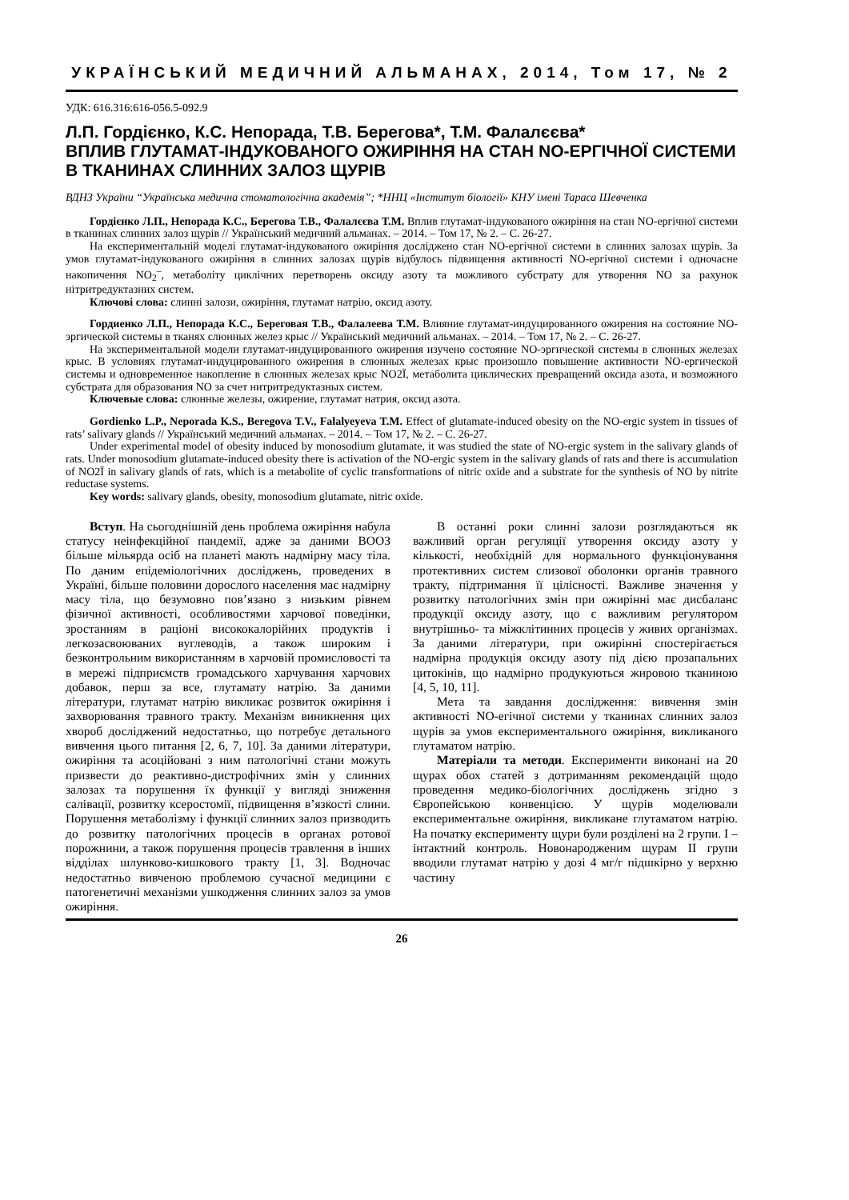УКРАЇНСЬКИЙ МЕДИЧНИЙ АЛЬМАНАХ, 2014, Том 17, № 2
УДК: 616.316:616-056.5-092.9
Л.П. Гордієнко, К.С. Непорада, Т.В. Берегова*, Т.М. Фалалєєва*
ВПЛИВ ГЛУТАМАТ-ІНДУКОВАНОГО ОЖИРІННЯ НА СТАН NO-ЕРГІЧНОЇ СИСТЕМИ В ТКАНИНАХ СЛИННИХ ЗАЛОЗ ЩУРІВ
ВДНЗ України “Українська медична стоматологічна академія”; *ННЦ «Інститут біології» КНУ імені Тараса Шевченка
Гордієнко Л.П., Непорада К.С., Берегова Т.В., Фалалєєва Т.М. Вплив глутамат-індукованого ожиріння на стан NO-ергічної системи в тканинах слинних залоз щурів // Український медичний альманах. – 2014. – Том 17, № 2. – С. 26-27.
На експериментальній моделі глутамат-індукованого ожиріння досліджено стан NO-ергічної системи в слинних залозах щурів. За умов глутамат-індукованого ожиріння в слинних залозах щурів відбулось підвищення активності NO-ергічної системи і одночасне накопичення NO<sub>2</sub><sup>–</sup>, метаболіту циклічних перетворень оксиду азоту та можливого субстрату для утворення NO за рахунок нітритредуктазних систем.
Ключові слова: слинні залози, ожиріння, глутамат натрію, оксид азоту.
Гордиенко Л.П., Непорада К.С., Береговая Т.В., Фалалеева Т.М. Влияние глутамат-индуцированного ожирения на состояние NO-эргической системы в тканях слюнных желез крыс // Український медичний альманах. – 2014. – Том 17, № 2. – С. 26-27.
На экспериментальной модели глутамат-индуцированного ожирения изучено состояние NO-эргической системы в слюнных железах крыс. В условиях глутамат-индуцированного ожирения в слюнных железах крыс произошло повышение активности NO-ергической системы и одновременное накопление в слюнных железах крыс NO2Ї, метаболита циклических превращений оксида азота, и возможного субстрата для образования NO за счет нитритредуктазных систем.
Ключевые слова: слюнные железы, ожирение, глутамат натрия, оксид азота.
Gordienko L.P., Neporada K.S., Beregova T.V., Falalyeyeva T.M. Effect of glutamate-induced obesity on the NO-ergic system in tissues of rats’ salivary glands // Український медичний альманах. – 2014. – Том 17, № 2. – С. 26-27.
Under experimental model of obesity induced by monosodium glutamate, it was studied the state of NO-ergic system in the salivary glands of rats. Under monosodium glutamate-induced obesity there is activation of the NO-ergic system in the salivary glands of rats and there is accumulation of NO2Ї in salivary glands of rats, which is a metabolite of cyclic transformations of nitric oxide and a substrate for the synthesis of NO by nitrite reductase systems.
Key words: salivary glands, obesity, monosodium glutamate, nitric oxide.
Вступ. На сьогоднішній день проблема ожиріння набула статусу неінфекційної пандемії, адже за даними ВООЗ більше мільярда осіб на планеті мають надмірну масу тіла. По даним епідеміологічних досліджень, проведених в Україні, більше половини дорослого населення має надмірну масу тіла, що безумовно пов’язано з низьким рівнем фізичної активності, особливостями харчової поведінки, зростанням в раціоні висококалорійних продуктів і легкозасвоюваних вуглеводів, а також широким і безконтрольним використанням в харчовій промисловості та в мережі підприємств громадського харчування харчових добавок, перш за все, глутамату натрію. За даними літератури, глутамат натрію викликає розвиток ожиріння і захворювання травного тракту. Механізм виникнення цих хвороб досліджений недостатньо, що потребує детального вивчення цього питання [2, 6, 7, 10]. За даними літератури, ожиріння та асоційовані з ним патологічні стани можуть призвести до реактивно-дистрофічних змін у слинних залозах та порушення їх функції у вигляді зниження салівації, розвитку ксеростомії, підвищення в’язкості слини. Порушення метаболізму і функції слинних залоз призводить до розвитку патологічних процесів в органах ротової порожнини, а також порушення процесів травлення в інших відділах шлунково-кишкового тракту [1, 3]. Водночас недостатньо вивченою проблемою сучасної медицини є патогенетичні механізми ушкодження слинних залоз за умов ожиріння.
В останні роки слинні залози розглядаються як важливий орган регуляції утворення оксиду азоту у кількості, необхідній для нормального функціонування протективних систем слизової оболонки органів травного тракту, підтримання її цілісності. Важливе значення у розвитку патологічних змін при ожирінні має дисбаланс продукції оксиду азоту, що є важливим регулятором внутрішньо- та міжклітинних процесів у живих організмах. За даними літератури, при ожирінні спостерігається надмірна продукція оксиду азоту під дією прозапальних цитокінів, що надмірно продукуються жировою тканиною [4, 5, 10, 11].
Мета та завдання дослідження: вивчення змін активності NO-егічної системи у тканинах слинних залоз щурів за умов експериментального ожиріння, викликаного глутаматом натрію.
Матеріали та методи. Експерименти виконані на 20 щурах обох статей з дотриманням рекомендацій щодо проведення медико-біологічних досліджень згідно з Європейською конвенцією. У щурів моделювали експериментальне ожиріння, викликане глутаматом натрію. На початку експерименту щури були розділені на 2 групи. I – інтактний контроль. Новонародженим щурам II групи вводили глутамат натрію у дозі 4 мг/г підшкірно у верхню частину
26